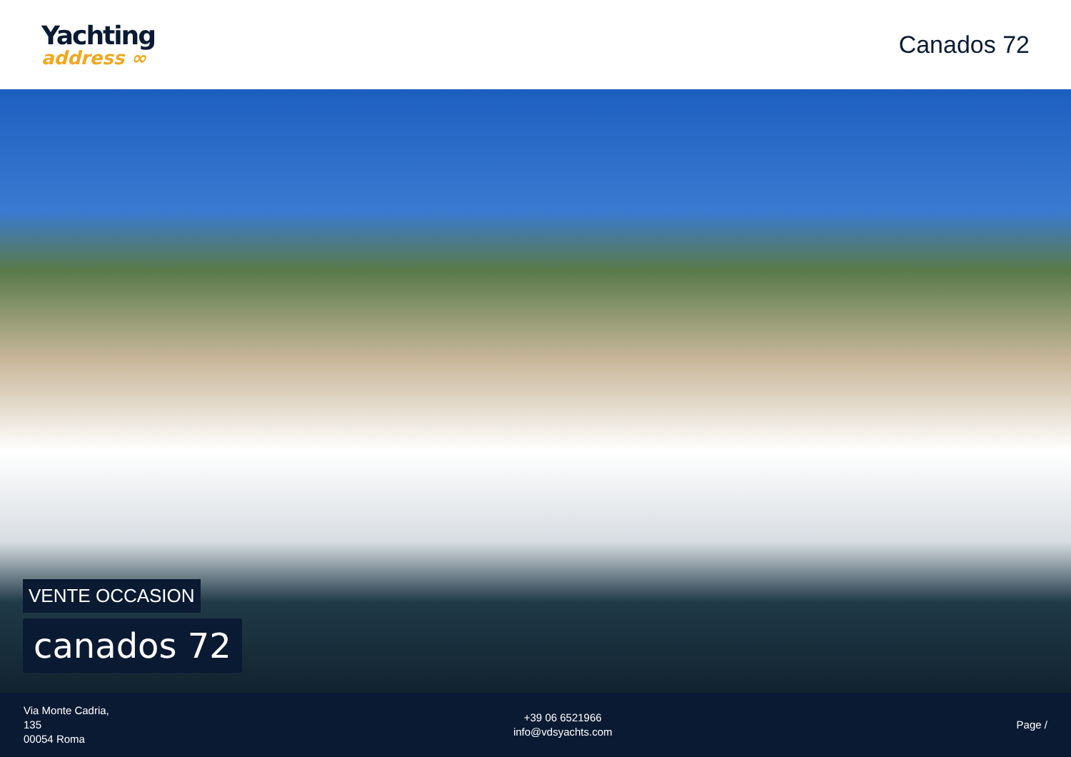Yachting
address ∞
Canados 72
VENTE OCCASION
canados 72
Via Monte Cadria,
135
00054 Roma
+39 06 6521966
info@vdsyachts.com
Page /